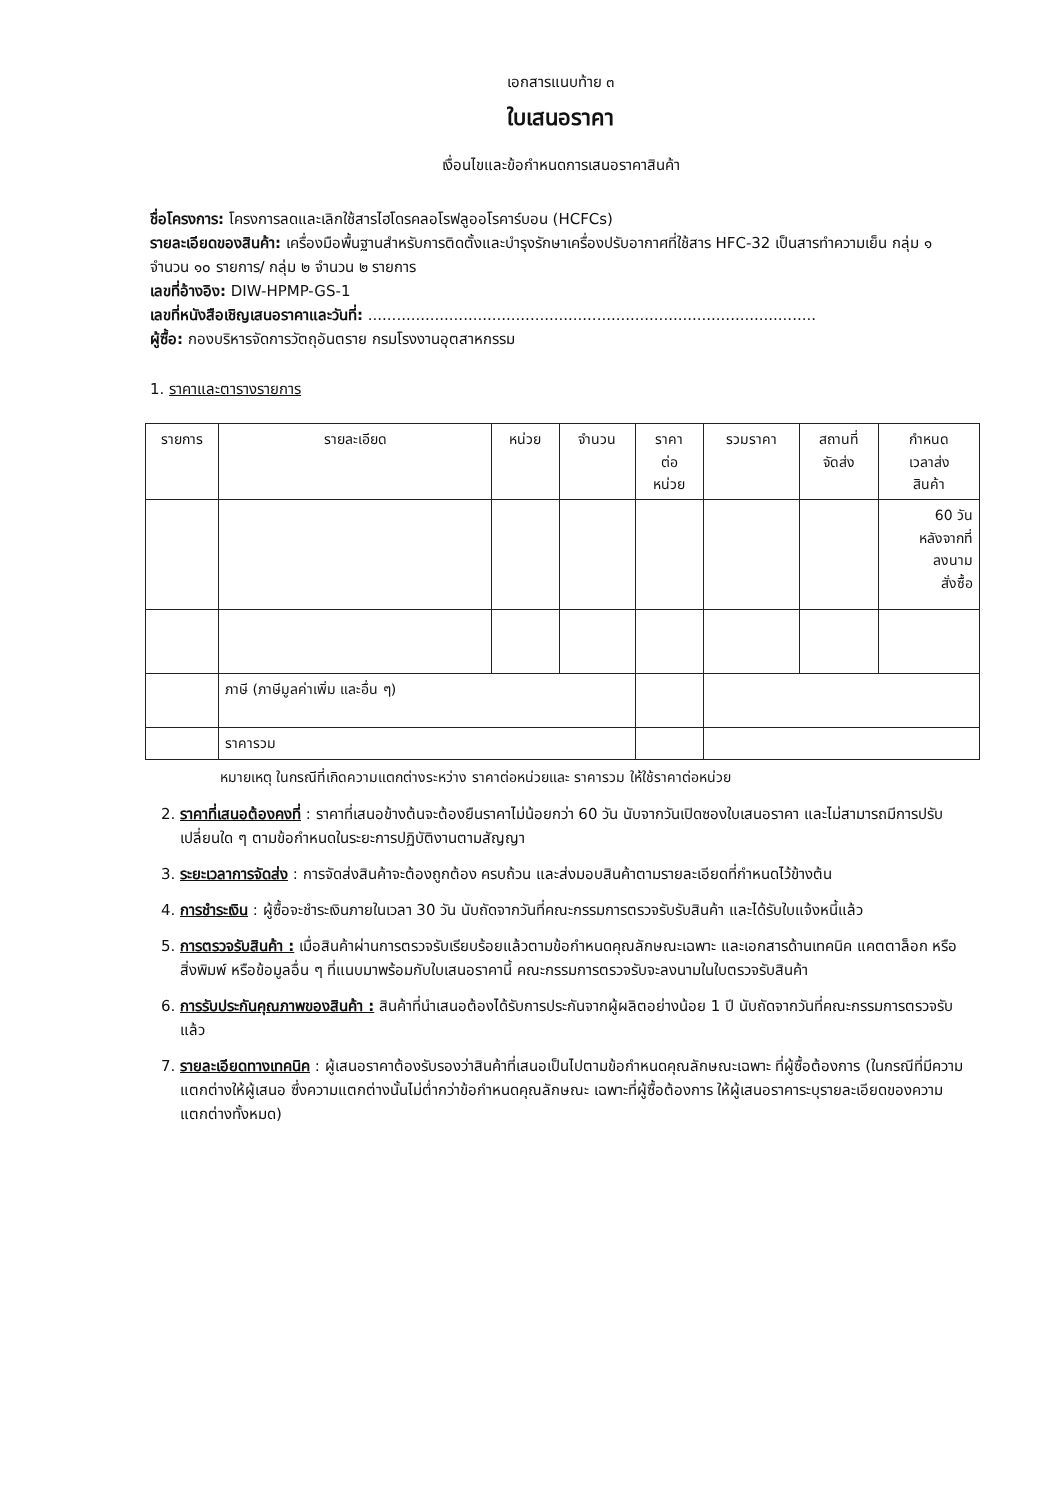เอกสารแนบท้าย ๓
ใบเสนอราคา
เงื่อนไขและข้อกำหนดการเสนอราคาสินค้า
ชื่อโครงการ: โครงการลดและเลิกใช้สารไฮโดรคลอโรฟลูออโรคาร์บอน (HCFCs)
รายละเอียดของสินค้า: เครื่องมือพื้นฐานสำหรับการติดตั้งและบำรุงรักษาเครื่องปรับอากาศที่ใช้สาร HFC-32 เป็นสารทำความเย็น กลุ่ม ๑ จำนวน ๑๐ รายการ/ กลุ่ม ๒ จำนวน ๒ รายการ
เลขที่อ้างอิง: DIW-HPMP-GS-1
เลขที่หนังสือเชิญเสนอราคาและวันที่: ..............................................................................................
ผู้ซื้อ: กองบริหารจัดการวัตถุอันตราย กรมโรงงานอุตสาหกรรม
1. ราคาและตารางรายการ
| รายการ | รายละเอียด | หน่วย | จำนวน | ราคา ต่อ หน่วย | รวมราคา | สถานที่ จัดส่ง | กำหนด เวลาส่ง สินค้า |
| --- | --- | --- | --- | --- | --- | --- | --- |
| | | | | | | | 60 วัน หลังจากที่ ลงนาม สั่งซื้อ |
| | ภาษี (ภาษีมูลค่าเพิ่ม และอื่น ๆ) | | | | | | |
| | ราคารวม | | | | | | |
หมายเหตุ ในกรณีที่เกิดความแตกต่างระหว่าง ราคาต่อหน่วยและ ราคารวม ให้ใช้ราคาต่อหน่วย
2. ราคาที่เสนอต้องคงที่ : ราคาที่เสนอข้างต้นจะต้องยืนราคาไม่น้อยกว่า 60 วัน นับจากวันเปิดซองใบเสนอราคา และไม่สามารถมีการปรับเปลี่ยนใด ๆ ตามข้อกำหนดในระยะการปฏิบัติงานตามสัญญา
3. ระยะเวลาการจัดส่ง : การจัดส่งสินค้าจะต้องถูกต้อง ครบถ้วน และส่งมอบสินค้าตามรายละเอียดที่กำหนดไว้ข้างต้น
4. การชำระเงิน : ผู้ซื้อจะชำระเงินภายในเวลา 30 วัน นับถัดจากวันที่คณะกรรมการตรวจรับรับสินค้า และได้รับใบแจ้งหนี้แล้ว
5. การตรวจรับสินค้า : เมื่อสินค้าผ่านการตรวจรับเรียบร้อยแล้วตามข้อกำหนดคุณลักษณะเฉพาะ และเอกสารด้านเทคนิค แคตตาล็อก หรือสิ่งพิมพ์ หรือข้อมูลอื่น ๆ ที่แนบมาพร้อมกับใบเสนอราคานี้ คณะกรรมการตรวจรับจะลงนามในใบตรวจรับสินค้า
6. การรับประกันคุณภาพของสินค้า : สินค้าที่นำเสนอต้องได้รับการประกันจากผู้ผลิตอย่างน้อย 1 ปี นับถัดจากวันที่คณะกรรมการตรวจรับแล้ว
7. รายละเอียดทางเทคนิค : ผู้เสนอราคาต้องรับรองว่าสินค้าที่เสนอเป็นไปตามข้อกำหนดคุณลักษณะเฉพาะ ที่ผู้ซื้อต้องการ (ในกรณีที่มีความแตกต่างให้ผู้เสนอ ซึ่งความแตกต่างนั้นไม่ต่ำกว่าข้อกำหนดคุณลักษณะ เฉพาะที่ผู้ซื้อต้องการ ให้ผู้เสนอราคาระบุรายละเอียดของความแตกต่างทั้งหมด)